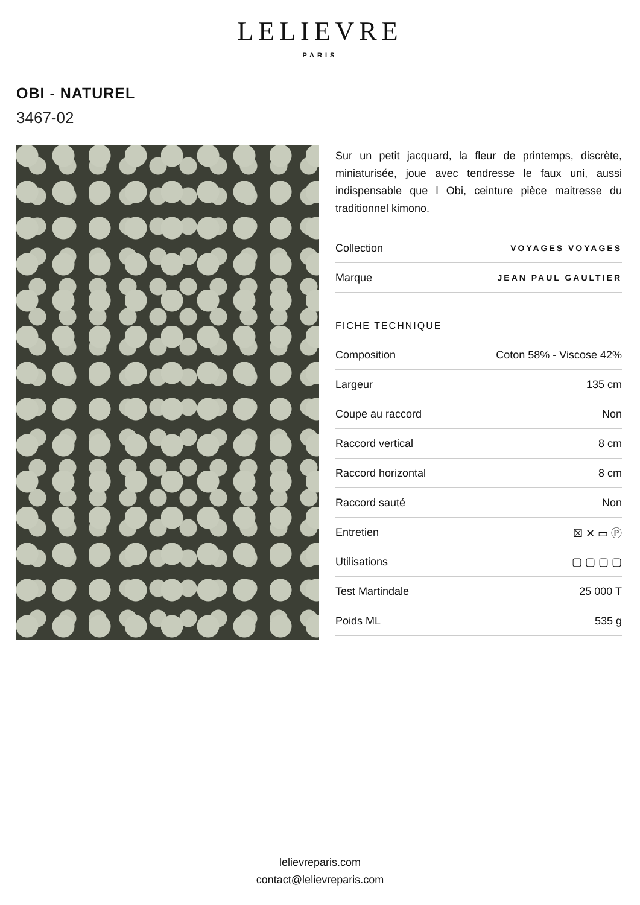LELIEVRE
PARIS
OBI - NATUREL
3467-02
Sur un petit jacquard, la fleur de printemps, discrète, miniaturisée, joue avec tendresse le faux uni, aussi indispensable que l Obi, ceinture pièce maitresse du traditionnel kimono.
| Collection | VOYAGES VOYAGES |
| Marque | JEAN PAUL GAULTIER |
FICHE TECHNIQUE
| Composition | Coton 58% - Viscose 42% |
| Largeur | 135 cm |
| Coupe au raccord | Non |
| Raccord vertical | 8 cm |
| Raccord horizontal | 8 cm |
| Raccord sauté | Non |
| Entretien | ☒ ✕ ▭ Ⓟ |
| Utilisations | ▢ ▢ ▢ ▢ |
| Test Martindale | 25 000 T |
| Poids ML | 535 g |
lelievreparis.com
contact@lelievreparis.com